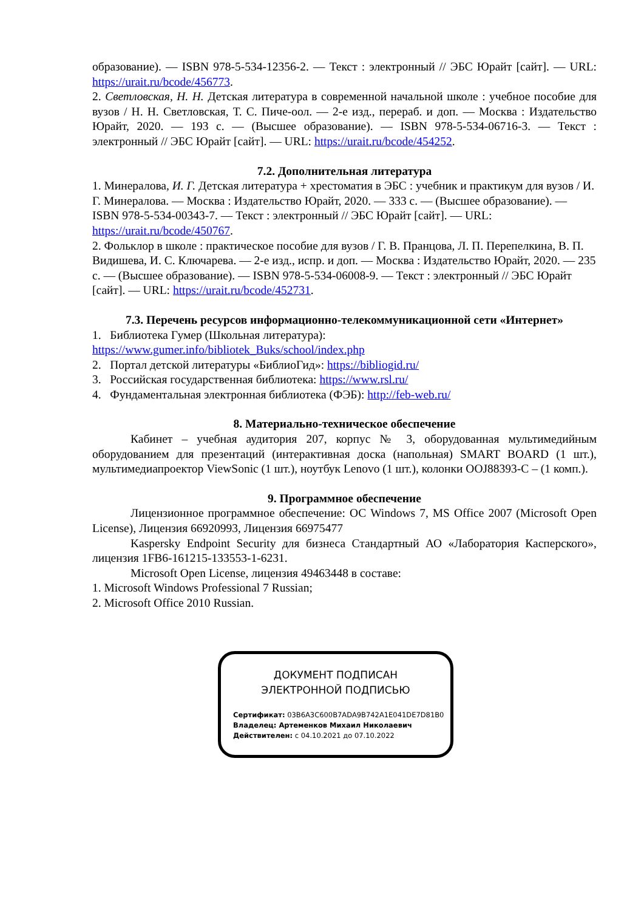образование). — ISBN 978-5-534-12356-2. — Текст : электронный // ЭБС Юрайт [сайт]. — URL: https://urait.ru/bcode/456773.
2. Светловская, Н. Н. Детская литература в современной начальной школе : учебное пособие для вузов / Н. Н. Светловская, Т. С. Пиче-оол. — 2-е изд., перераб. и доп. — Москва : Издательство Юрайт, 2020. — 193 с. — (Высшее образование). — ISBN 978-5-534-06716-3. — Текст : электронный // ЭБС Юрайт [сайт]. — URL: https://urait.ru/bcode/454252.
7.2. Дополнительная литература
1. Минералова, И. Г. Детская литература + хрестоматия в ЭБС : учебник и практикум для вузов / И. Г. Минералова. — Москва : Издательство Юрайт, 2020. — 333 с. — (Высшее образование). — ISBN 978-5-534-00343-7. — Текст : электронный // ЭБС Юрайт [сайт]. — URL: https://urait.ru/bcode/450767.
2. Фольклор в школе : практическое пособие для вузов / Г. В. Пранцова, Л. П. Перепелкина, В. П. Видишева, И. С. Ключарева. — 2-е изд., испр. и доп. — Москва : Издательство Юрайт, 2020. — 235 с. — (Высшее образование). — ISBN 978-5-534-06008-9. — Текст : электронный // ЭБС Юрайт [сайт]. — URL: https://urait.ru/bcode/452731.
7.3. Перечень ресурсов информационно-телекоммуникационной сети «Интернет»
1. Библиотека Гумер (Школьная литература): https://www.gumer.info/bibliotek_Buks/school/index.php
2. Портал детской литературы «БиблиоГид»: https://bibliogid.ru/
3. Российская государственная библиотека: https://www.rsl.ru/
4. Фундаментальная электронная библиотека (ФЭБ): http://feb-web.ru/
8. Материально-техническое обеспечение
Кабинет – учебная аудитория 207, корпус № 3, оборудованная мультимедийным оборудованием для презентаций (интерактивная доска (напольная) SMART BOARD (1 шт.), мультимедиапроектор ViewSonic (1 шт.), ноутбук Lenovo (1 шт.), колонки OOJ88393-C – (1 комп.).
9. Программное обеспечение
Лицензионное программное обеспечение: ОС Windows 7, MS Office 2007 (Microsoft Open License), Лицензия 66920993, Лицензия 66975477
Kaspersky Endpoint Security для бизнеса Стандартный АО «Лаборатория Касперского», лицензия 1FB6-161215-133553-1-6231.
Microsoft Open License, лицензия 49463448 в составе:
1. Microsoft Windows Professional 7 Russian;
2. Microsoft Office 2010 Russian.
ДОКУМЕНТ ПОДПИСАН
ЭЛЕКТРОННОЙ ПОДПИСЬЮ
Сертификат: 03B6A3C600B7ADA9B742A1E041DE7D81B0
Владелец: Артеменков Михаил Николаевич
Действителен: с 04.10.2021 до 07.10.2022